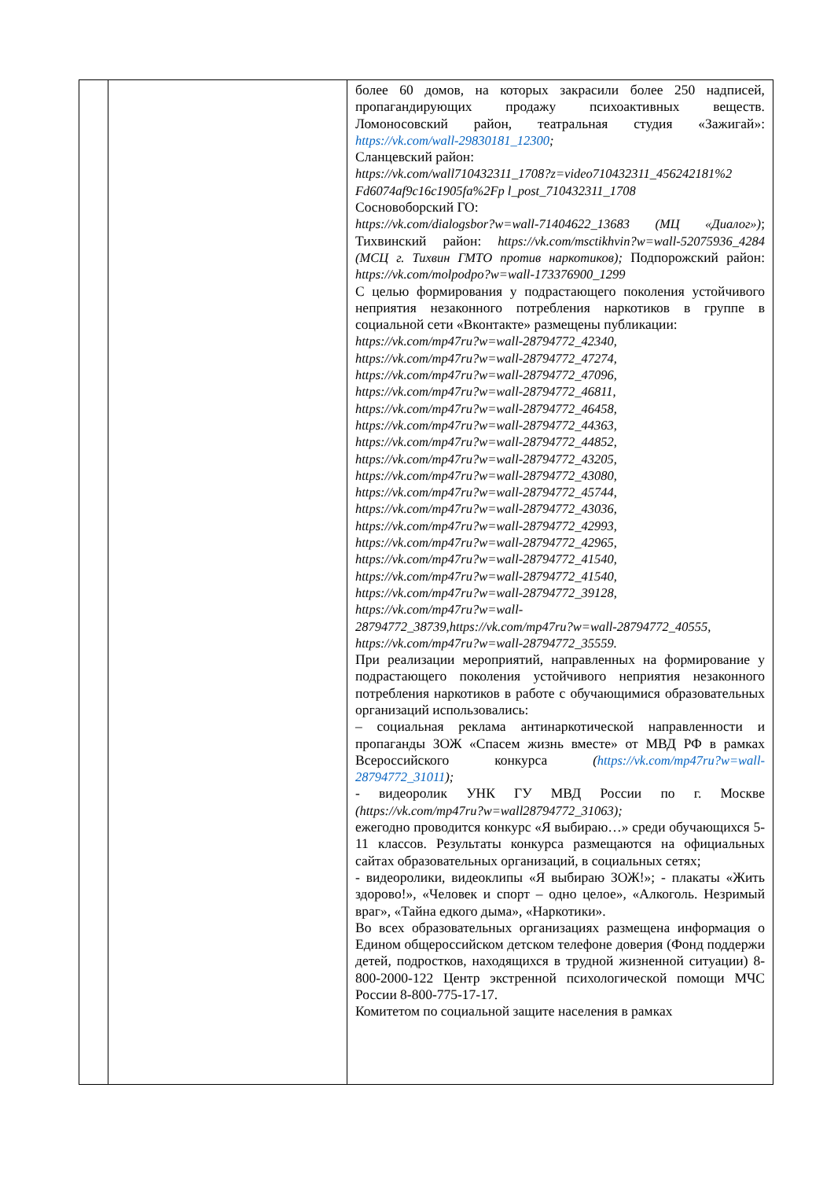| | | более 60 домов, на которых закрасили более 250 надписей, пропагандирующих продажу психоактивных веществ. Ломоносовский район, театральная студия «Зажигай»: https://vk.com/wall-29830181_12300 ; Сланцевский район: https://vk.com/wall710432311_1708?z=video710432311_456242181%2 Fd6074af9c16c1905fa%2Fp l_post_710432311_1708 Сосновоборский ГО: https://vk.com/dialogsbor?w=wall-71404622_13683 (МЦ «Диалог») ; Тихвинский район: https://vk.com/msctikhvin?w=wall-52075936_4284 (МСЦ г. Тихвин ГМТО против наркотиков); Подпорожский район: https://vk.com/molpodpo?w=wall-173376900_1299 С целью формирования у подрастающего поколения устойчивого неприятия незаконного потребления наркотиков в группе в социальной сети «Вконтакте» размещены публикации: https://vk.com/mp47ru?w=wall-28794772_42340, https://vk.com/mp47ru?w=wall-28794772_47274, https://vk.com/mp47ru?w=wall-28794772_47096, https://vk.com/mp47ru?w=wall-28794772_46811, https://vk.com/mp47ru?w=wall-28794772_46458, https://vk.com/mp47ru?w=wall-28794772_44363, https://vk.com/mp47ru?w=wall-28794772_44852, https://vk.com/mp47ru?w=wall-28794772_43205, https://vk.com/mp47ru?w=wall-28794772_43080, https://vk.com/mp47ru?w=wall-28794772_45744, https://vk.com/mp47ru?w=wall-28794772_43036, https://vk.com/mp47ru?w=wall-28794772_42993, https://vk.com/mp47ru?w=wall-28794772_42965, https://vk.com/mp47ru?w=wall-28794772_41540, https://vk.com/mp47ru?w=wall-28794772_41540, https://vk.com/mp47ru?w=wall-28794772_39128, https://vk.com/mp47ru?w=wall- 28794772_38739,https://vk.com/mp47ru?w=wall-28794772_40555, https://vk.com/mp47ru?w=wall-28794772_35559. При реализации мероприятий, направленных на формирование у подрастающего поколения устойчивого неприятия незаконного потребления наркотиков в работе с обучающимися образовательных организаций использовались: – социальная реклама антинаркотической направленности и пропаганды ЗОЖ «Спасем жизнь вместе» от МВД РФ в рамках Всероссийского конкурса ( https://vk.com/mp47ru?w=wall-28794772_31011 ); - видеоролик УНК ГУ МВД России по г. Москве (https://vk.com/mp47ru?w=wall28794772_31063); ежегодно проводится конкурс «Я выбираю…» среди обучающихся 5-11 классов. Результаты конкурса размещаются на официальных сайтах образовательных организаций, в социальных сетях; - видеоролики, видеоклипы «Я выбираю ЗОЖ!»; - плакаты «Жить здорово!», «Человек и спорт – одно целое», «Алкоголь. Незримый враг», «Тайна едкого дыма», «Наркотики». Во всех образовательных организациях размещена информация о Едином общероссийском детском телефоне доверия (Фонд поддержи детей, подростков, находящихся в трудной жизненной ситуации) 8-800-2000-122 Центр экстренной психологической помощи МЧС России 8-800-775-17-17. Комитетом по социальной защите населения в рамках |